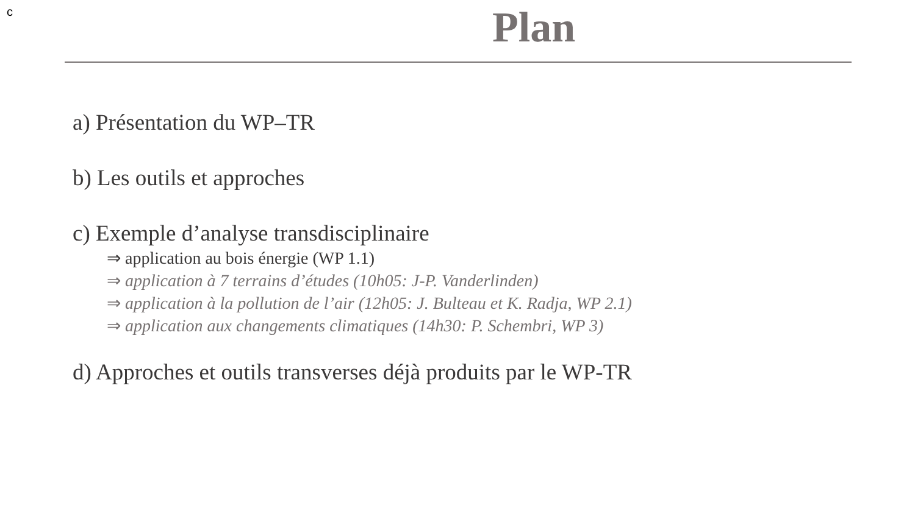c
Plan
a) Présentation du WP–TR
b) Les outils et approches
c) Exemple d’analyse transdisciplinaire
⇒ application au bois énergie (WP 1.1)
⇒ application à 7 terrains d’études (10h05: J-P. Vanderlinden)
⇒ application à la pollution de l’air (12h05: J. Bulteau et K. Radja, WP 2.1)
⇒ application aux changements climatiques (14h30: P. Schembri, WP 3)
d) Approches et outils transverses déjà produits par le WP-TR